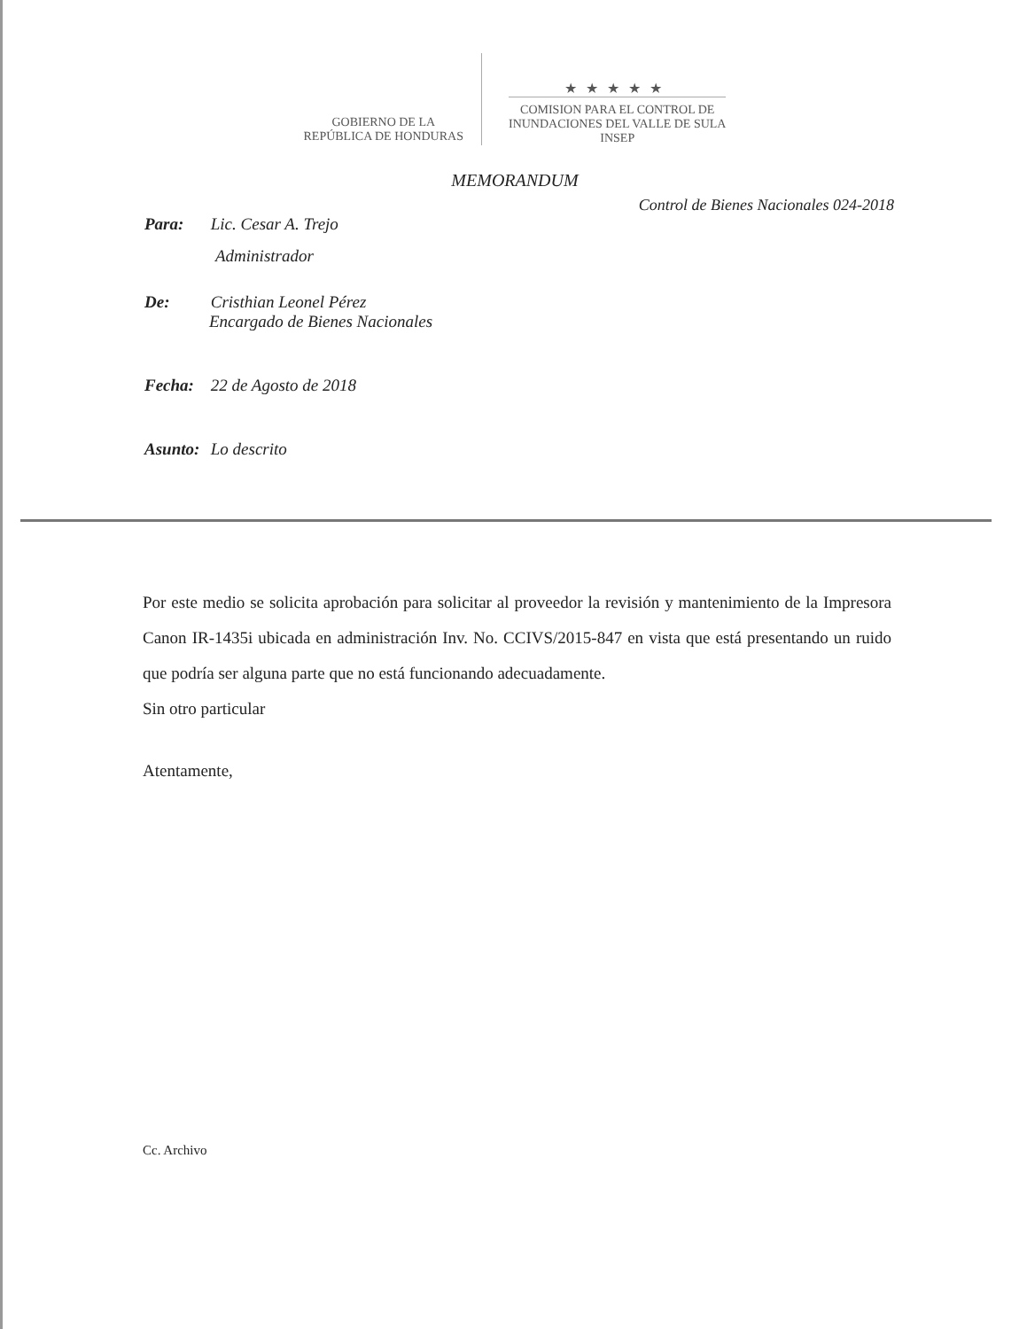GOBIERNO DE LA
REPÚBLICA DE HONDURAS
★★★★★
COMISION PARA EL CONTROL DE
INUNDACIONES DEL VALLE DE SULA
INSEP
MEMORANDUM
Control de Bienes Nacionales 024-2018
Para: Lic. Cesar A. Trejo
Administrador
De: Cristhian Leonel Pérez
Encargado de Bienes Nacionales
Fecha: 22 de Agosto de 2018
Asunto: Lo descrito
Por este medio se solicita aprobación para solicitar al proveedor la revisión y mantenimiento de la Impresora Canon IR-1435i ubicada en administración Inv. No. CCIVS/2015-847 en vista que está presentando un ruido que podría ser alguna parte que no está funcionando adecuadamente.
Sin otro particular
Atentamente,
Cc. Archivo